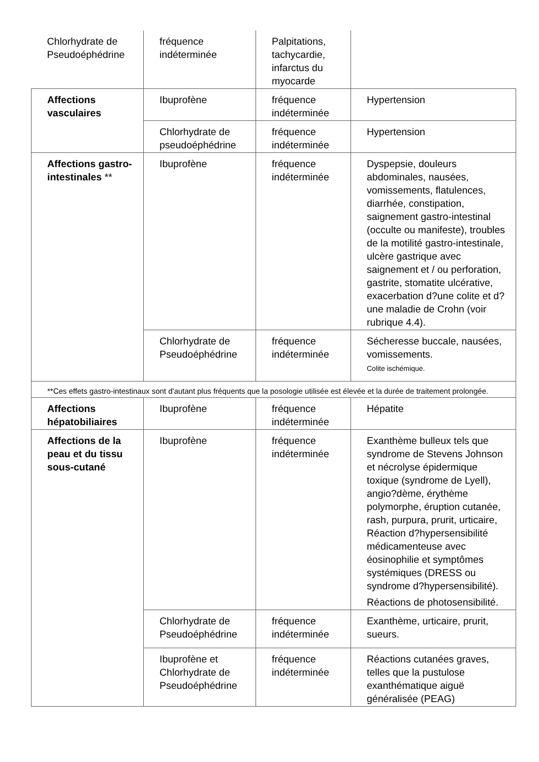| Chlorhydrate de Pseudoéphédrine | fréquence indéterminée | Palpitations, tachycardie, infarctus du myocarde | |
| Affections vasculaires | Ibuprofène | fréquence indéterminée | Hypertension |
| | Chlorhydrate de pseudoéphédrine | fréquence indéterminée | Hypertension |
| Affections gastro-intestinales ** | Ibuprofène | fréquence indéterminée | Dyspepsie, douleurs abdominales, nausées, vomissements, flatulences, diarrhée, constipation, saignement gastro-intestinal (occulte ou manifeste), troubles de la motilité gastro-intestinale, ulcère gastrique avec saignement et / ou perforation, gastrite, stomatite ulcérative, exacerbation d?une colite et d?une maladie de Crohn (voir rubrique 4.4). |
| | Chlorhydrate de Pseudoéphédrine | fréquence indéterminée | Sécheresse buccale, nausées, vomissements. Colite ischémique. |
| **Ces effets gastro-intestinaux sont d'autant plus fréquents que la posologie utilisée est élevée et la durée de traitement prolongée. | | | |
| Affections hépatobiliaires | Ibuprofène | fréquence indéterminée | Hépatite |
| Affections de la peau et du tissu sous-cutané | Ibuprofène | fréquence indéterminée | Exanthème bulleux tels que syndrome de Stevens Johnson et nécrolyse épidermique toxique (syndrome de Lyell), angio?dème, érythème polymorphe, éruption cutanée, rash, purpura, prurit, urticaire, Réaction d?hypersensibilité médicamenteuse avec éosinophilie et symptômes systémiques (DRESS ou syndrome d?hypersensibilité). Réactions de photosensibilité. |
| | Chlorhydrate de Pseudoéphédrine | fréquence indéterminée | Exanthème, urticaire, prurit, sueurs. |
| | Ibuprofène et Chlorhydrate de Pseudoéphédrine | fréquence indéterminée | Réactions cutanées graves, telles que la pustulose exanthématique aiguë généralisée (PEAG) |